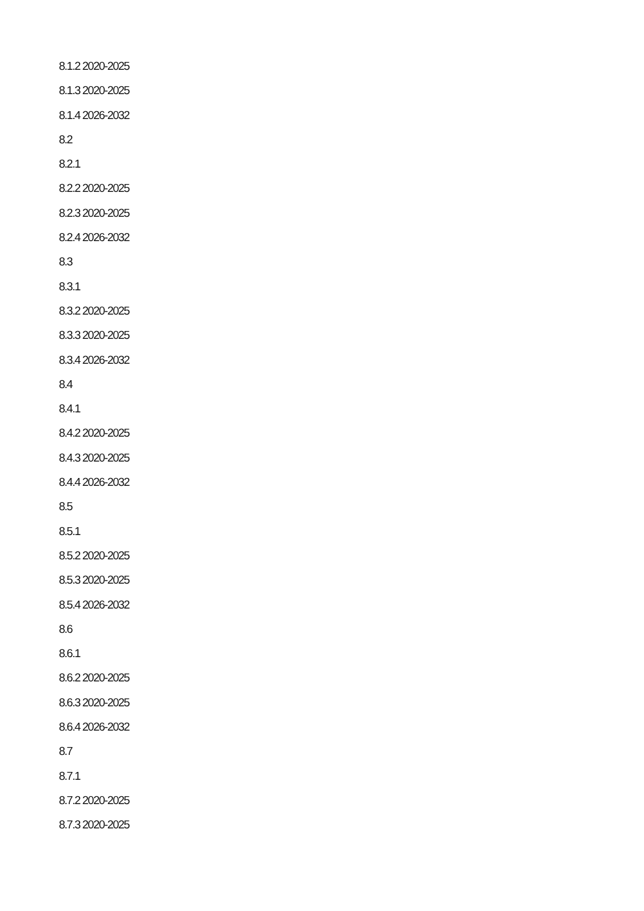8.1.2 2020-2025
8.1.3 2020-2025
8.1.4 2026-2032
8.2
8.2.1
8.2.2 2020-2025
8.2.3 2020-2025
8.2.4 2026-2032
8.3
8.3.1
8.3.2 2020-2025
8.3.3 2020-2025
8.3.4 2026-2032
8.4
8.4.1
8.4.2 2020-2025
8.4.3 2020-2025
8.4.4 2026-2032
8.5
8.5.1
8.5.2 2020-2025
8.5.3 2020-2025
8.5.4 2026-2032
8.6
8.6.1
8.6.2 2020-2025
8.6.3 2020-2025
8.6.4 2026-2032
8.7
8.7.1
8.7.2 2020-2025
8.7.3 2020-2025